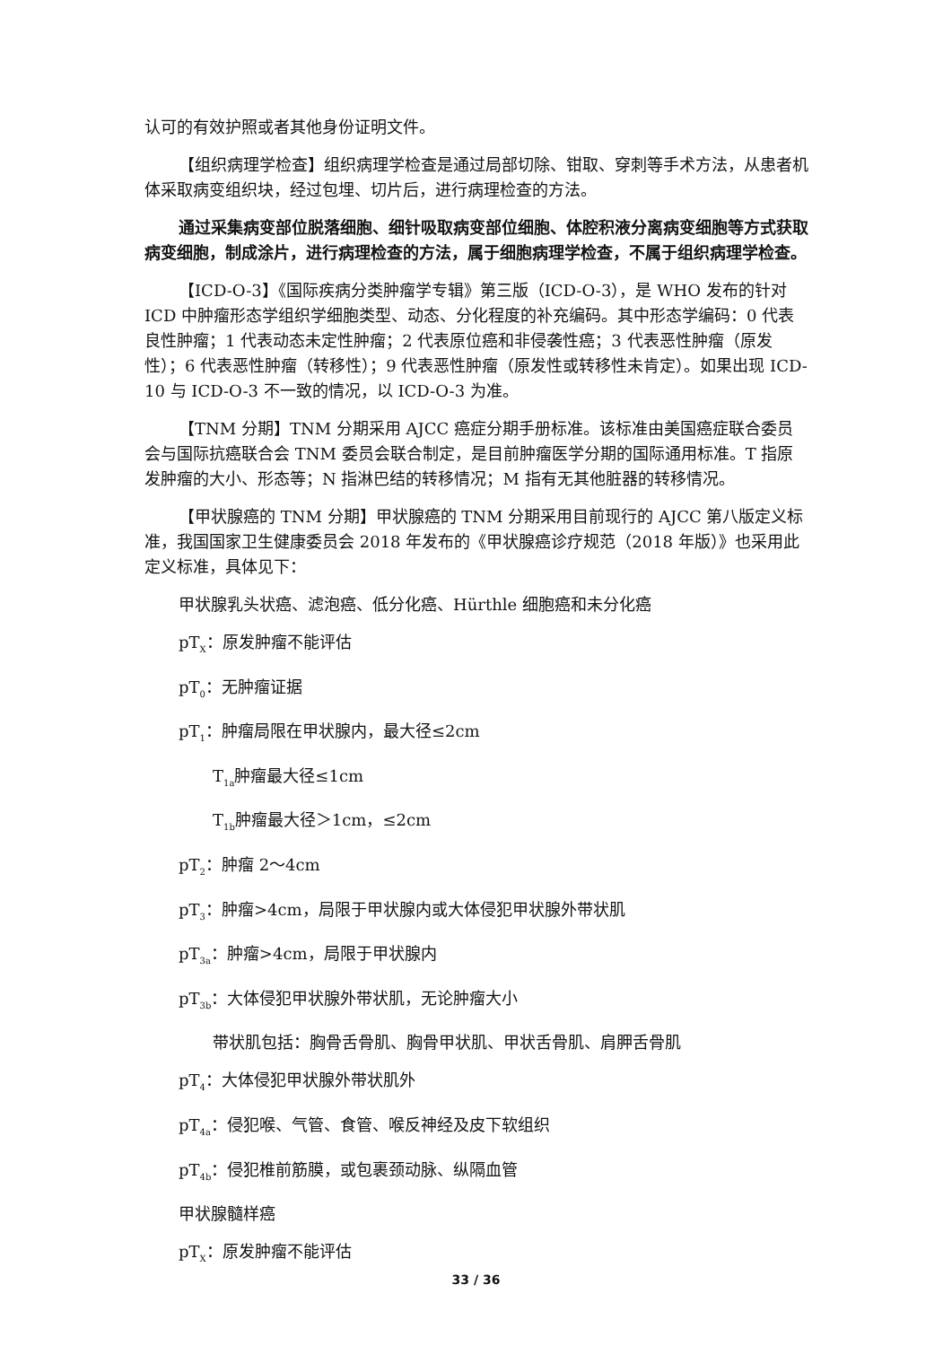认可的有效护照或者其他身份证明文件。
【组织病理学检查】组织病理学检查是通过局部切除、钳取、穿刺等手术方法，从患者机体采取病变组织块，经过包埋、切片后，进行病理检查的方法。
通过采集病变部位脱落细胞、细针吸取病变部位细胞、体腔积液分离病变细胞等方式获取病变细胞，制成涂片，进行病理检查的方法，属于细胞病理学检查，不属于组织病理学检查。
【ICD-O-3】《国际疾病分类肿瘤学专辑》第三版（ICD-O-3），是 WHO 发布的针对 ICD 中肿瘤形态学组织学细胞类型、动态、分化程度的补充编码。其中形态学编码：0 代表良性肿瘤；1 代表动态未定性肿瘤；2 代表原位癌和非侵袭性癌；3 代表恶性肿瘤（原发性）；6 代表恶性肿瘤（转移性）；9 代表恶性肿瘤（原发性或转移性未肯定）。如果出现 ICD-10 与 ICD-O-3 不一致的情况，以 ICD-O-3 为准。
【TNM 分期】TNM 分期采用 AJCC 癌症分期手册标准。该标准由美国癌症联合委员会与国际抗癌联合会 TNM 委员会联合制定，是目前肿瘤医学分期的国际通用标准。T 指原发肿瘤的大小、形态等；N 指淋巴结的转移情况；M 指有无其他脏器的转移情况。
【甲状腺癌的 TNM 分期】甲状腺癌的 TNM 分期采用目前现行的 AJCC 第八版定义标准，我国国家卫生健康委员会 2018 年发布的《甲状腺癌诊疗规范（2018 年版）》也采用此定义标准，具体见下：
甲状腺乳头状癌、滤泡癌、低分化癌、Hürthle 细胞癌和未分化癌
pT<sub>X</sub>：原发肿瘤不能评估
pT<sub>0</sub>：无肿瘤证据
pT<sub>1</sub>：肿瘤局限在甲状腺内，最大径≤2cm
T<sub>1a</sub>肿瘤最大径≤1cm
T<sub>1b</sub>肿瘤最大径＞1cm，≤2cm
pT<sub>2</sub>：肿瘤 2～4cm
pT<sub>3</sub>：肿瘤>4cm，局限于甲状腺内或大体侵犯甲状腺外带状肌
pT<sub>3a</sub>：肿瘤>4cm，局限于甲状腺内
pT<sub>3b</sub>：大体侵犯甲状腺外带状肌，无论肿瘤大小
带状肌包括：胸骨舌骨肌、胸骨甲状肌、甲状舌骨肌、肩胛舌骨肌
pT<sub>4</sub>：大体侵犯甲状腺外带状肌外
pT<sub>4a</sub>：侵犯喉、气管、食管、喉反神经及皮下软组织
pT<sub>4b</sub>：侵犯椎前筋膜，或包裹颈动脉、纵隔血管
甲状腺髓样癌
pT<sub>X</sub>：原发肿瘤不能评估
33 / 36